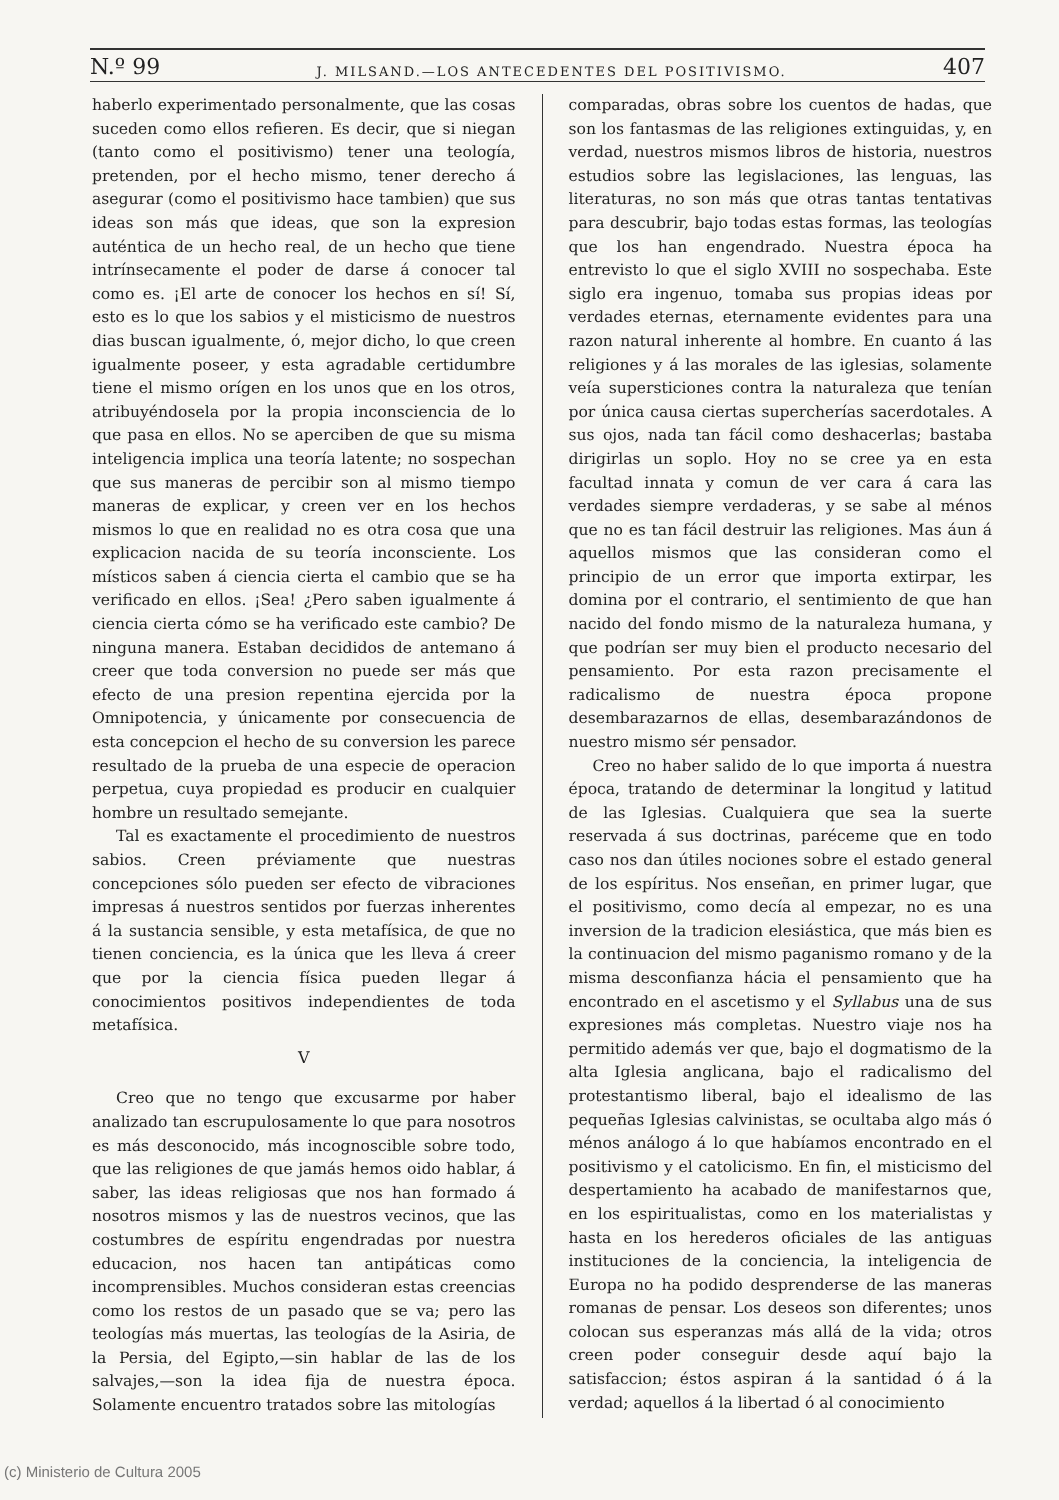N.º 99 J. MILSAND.—LOS ANTECEDENTES DEL POSITIVISMO. 407
haberlo experimentado personalmente, que las cosas suceden como ellos refieren. Es decir, que si niegan (tanto como el positivismo) tener una teología, pretenden, por el hecho mismo, tener derecho á asegurar (como el positivismo hace tambien) que sus ideas son más que ideas, que son la expresion auténtica de un hecho real, de un hecho que tiene intrínsecamente el poder de darse á conocer tal como es. ¡El arte de conocer los hechos en sí! Sí, esto es lo que los sabios y el misticismo de nuestros dias buscan igualmente, ó, mejor dicho, lo que creen igualmente poseer, y esta agradable certidumbre tiene el mismo orígen en los unos que en los otros, atribuyéndosela por la propia inconsciencia de lo que pasa en ellos. No se aperciben de que su misma inteligencia implica una teoría latente; no sospechan que sus maneras de percibir son al mismo tiempo maneras de explicar, y creen ver en los hechos mismos lo que en realidad no es otra cosa que una explicacion nacida de su teoría inconsciente. Los místicos saben á ciencia cierta el cambio que se ha verificado en ellos. ¡Sea! ¿Pero saben igualmente á ciencia cierta cómo se ha verificado este cambio? De ninguna manera. Estaban decididos de antemano á creer que toda conversion no puede ser más que efecto de una presion repentina ejercida por la Omnipotencia, y únicamente por consecuencia de esta concepcion el hecho de su conversion les parece resultado de la prueba de una especie de operacion perpetua, cuya propiedad es producir en cualquier hombre un resultado semejante.
Tal es exactamente el procedimiento de nuestros sabios. Creen préviamente que nuestras concepciones sólo pueden ser efecto de vibraciones impresas á nuestros sentidos por fuerzas inherentes á la sustancia sensible, y esta metafísica, de que no tienen conciencia, es la única que les lleva á creer que por la ciencia física pueden llegar á conocimientos positivos independientes de toda metafísica.
V
Creo que no tengo que excusarme por haber analizado tan escrupulosamente lo que para nosotros es más desconocido, más incognoscible sobre todo, que las religiones de que jamás hemos oido hablar, á saber, las ideas religiosas que nos han formado á nosotros mismos y las de nuestros vecinos, que las costumbres de espíritu engendradas por nuestra educacion, nos hacen tan antipáticas como incomprensibles. Muchos consideran estas creencias como los restos de un pasado que se va; pero las teologías más muertas, las teologías de la Asiria, de la Persia, del Egipto,—sin hablar de las de los salvajes,—son la idea fija de nuestra época. Solamente encuentro tratados sobre las mitologías
comparadas, obras sobre los cuentos de hadas, que son los fantasmas de las religiones extinguidas, y, en verdad, nuestros mismos libros de historia, nuestros estudios sobre las legislaciones, las lenguas, las literaturas, no son más que otras tantas tentativas para descubrir, bajo todas estas formas, las teologías que los han engendrado. Nuestra época ha entrevisto lo que el siglo XVIII no sospechaba. Este siglo era ingenuo, tomaba sus propias ideas por verdades eternas, eternamente evidentes para una razon natural inherente al hombre. En cuanto á las religiones y á las morales de las iglesias, solamente veía supersticiones contra la naturaleza que tenían por única causa ciertas supercherías sacerdotales. A sus ojos, nada tan fácil como deshacerlas; bastaba dirigirlas un soplo. Hoy no se cree ya en esta facultad innata y comun de ver cara á cara las verdades siempre verdaderas, y se sabe al ménos que no es tan fácil destruir las religiones. Mas áun á aquellos mismos que las consideran como el principio de un error que importa extirpar, les domina por el contrario, el sentimiento de que han nacido del fondo mismo de la naturaleza humana, y que podrían ser muy bien el producto necesario del pensamiento. Por esta razon precisamente el radicalismo de nuestra época propone desembarazarnos de ellas, desembarazándonos de nuestro mismo sér pensador.
Creo no haber salido de lo que importa á nuestra época, tratando de determinar la longitud y latitud de las Iglesias. Cualquiera que sea la suerte reservada á sus doctrinas, paréceme que en todo caso nos dan útiles nociones sobre el estado general de los espíritus. Nos enseñan, en primer lugar, que el positivismo, como decía al empezar, no es una inversion de la tradicion elesiástica, que más bien es la continuacion del mismo paganismo romano y de la misma desconfianza hácia el pensamiento que ha encontrado en el ascetismo y el Syllabus una de sus expresiones más completas. Nuestro viaje nos ha permitido además ver que, bajo el dogmatismo de la alta Iglesia anglicana, bajo el radicalismo del protestantismo liberal, bajo el idealismo de las pequeñas Iglesias calvinistas, se ocultaba algo más ó ménos análogo á lo que habíamos encontrado en el positivismo y el catolicismo. En fin, el misticismo del despertamiento ha acabado de manifestarnos que, en los espiritualistas, como en los materialistas y hasta en los herederos oficiales de las antiguas instituciones de la conciencia, la inteligencia de Europa no ha podido desprenderse de las maneras romanas de pensar. Los deseos son diferentes; unos colocan sus esperanzas más allá de la vida; otros creen poder conseguir desde aquí bajo la satisfaccion; éstos aspiran á la santidad ó á la verdad; aquellos á la libertad ó al conocimiento
(c) Ministerio de Cultura 2005